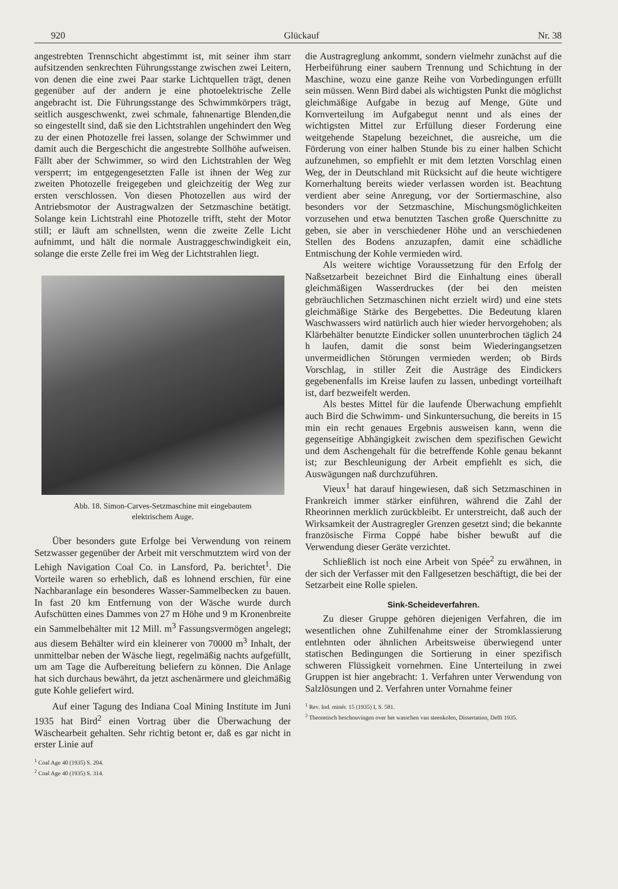920 Glückauf Nr. 38
angestrebten Trennschicht abgestimmt ist, mit seiner ihm starr aufsitzenden senkrechten Führungsstange zwischen zwei Leitern, von denen die eine zwei Paar starke Lichtquellen trägt, denen gegenüber auf der andern je eine photoelektrische Zelle angebracht ist. Die Führungsstange des Schwimmkörpers trägt, seitlich ausgeschwenkt, zwei schmale, fahnenartige Blenden,die so eingestellt sind, daß sie den Lichtstrahlen ungehindert den Weg zu der einen Photozelle frei lassen, solange der Schwimmer und damit auch die Bergeschicht die angestrebte Sollhöhe aufweisen. Fällt aber der Schwimmer, so wird den Lichtstrahlen der Weg versperrt; im entgegengesetzten Falle ist ihnen der Weg zur zweiten Photozelle freigegeben und gleichzeitig der Weg zur ersten verschlossen. Von diesen Photozellen aus wird der Antriebsmotor der Austragwalzen der Setzmaschine betätigt. Solange kein Lichtstrahl eine Photozelle trifft, steht der Motor still; er läuft am schnellsten, wenn die zweite Zelle Licht aufnimmt, und hält die normale Austraggeschwindigkeit ein, solange die erste Zelle frei im Weg der Lichtstrahlen liegt.
Abb. 18. Simon-Carves-Setzmaschine mit eingebautem
elektrischem Auge.
Über besonders gute Erfolge bei Verwendung von reinem Setzwasser gegenüber der Arbeit mit verschmutztem wird von der Lehigh Navigation Coal Co. in Lansford, Pa. berichtet<sup>1</sup>. Die Vorteile waren so erheblich, daß es lohnend erschien, für eine Nachbaranlage ein besonderes Wasser-Sammelbecken zu bauen. In fast 20 km Entfernung von der Wäsche wurde durch Aufschütten eines Dammes von 27 m Höhe und 9 m Kronenbreite ein Sammelbehälter mit 12 Mill. m<sup>3</sup> Fassungsvermögen angelegt; aus diesem Behälter wird ein kleinerer von 70000 m<sup>3</sup> Inhalt, der unmittelbar neben der Wäsche liegt, regelmäßig nachts aufgefüllt, um am Tage die Aufbereitung beliefern zu können. Die Anlage hat sich durchaus bewährt, da jetzt aschenärmere und gleichmäßig gute Kohle geliefert wird.
Auf einer Tagung des Indiana Coal Mining Institute im Juni 1935 hat Bird<sup>2</sup> einen Vortrag über die Überwachung der Wäschearbeit gehalten. Sehr richtig betont er, daß es gar nicht in erster Linie auf
<sup>1</sup> Coal Age 40 (1935) S. 204.
<sup>2</sup> Coal Age 40 (1935) S. 314.
die Austragreglung ankommt, sondern vielmehr zunächst auf die Herbeiführung einer saubern Trennung und Schichtung in der Maschine, wozu eine ganze Reihe von Vorbedingungen erfüllt sein müssen. Wenn Bird dabei als wichtigsten Punkt die möglichst gleichmäßige Aufgabe in bezug auf Menge, Güte und Kornverteilung im Aufgabegut nennt und als eines der wichtigsten Mittel zur Erfüllung dieser Forderung eine weitgehende Stapelung bezeichnet, die ausreiche, um die Förderung von einer halben Stunde bis zu einer halben Schicht aufzunehmen, so empfiehlt er mit dem letzten Vorschlag einen Weg, der in Deutschland mit Rücksicht auf die heute wichtigere Kornerhaltung bereits wieder verlassen worden ist. Beachtung verdient aber seine Anregung, vor der Sortiermaschine, also besonders vor der Setzmaschine, Mischungsmöglichkeiten vorzusehen und etwa benutzten Taschen große Querschnitte zu geben, sie aber in verschiedener Höhe und an verschiedenen Stellen des Bodens anzuzapfen, damit eine schädliche Entmischung der Kohle vermieden wird.
Als weitere wichtige Voraussetzung für den Erfolg der Naßsetzarbeit bezeichnet Bird die Einhaltung eines überall gleichmäßigen Wasserdruckes (der bei den meisten gebräuchlichen Setzmaschinen nicht erzielt wird) und eine stets gleichmäßige Stärke des Bergebettes. Die Bedeutung klaren Waschwassers wird natürlich auch hier wieder hervorgehoben; als Klärbehälter benutzte Eindicker sollen ununterbrochen täglich 24 h laufen, damit die sonst beim Wiederingangsetzen unvermeidlichen Störungen vermieden werden; ob Birds Vorschlag, in stiller Zeit die Austräge des Eindickers gegebenenfalls im Kreise laufen zu lassen, unbedingt vorteilhaft ist, darf bezweifelt werden.
Als bestes Mittel für die laufende Überwachung empfiehlt auch Bird die Schwimm- und Sinkuntersuchung, die bereits in 15 min ein recht genaues Ergebnis ausweisen kann, wenn die gegenseitige Abhängigkeit zwischen dem spezifischen Gewicht und dem Aschengehalt für die betreffende Kohle genau bekannt ist; zur Beschleunigung der Arbeit empfiehlt es sich, die Auswägungen naß durchzuführen.
Vieux<sup>1</sup> hat darauf hingewiesen, daß sich Setzmaschinen in Frankreich immer stärker einführen, während die Zahl der Rheorinnen merklich zurückbleibt. Er unterstreicht, daß auch der Wirksamkeit der Austragregler Grenzen gesetzt sind; die bekannte französische Firma Coppé habe bisher bewußt auf die Verwendung dieser Geräte verzichtet.
Schließlich ist noch eine Arbeit von Spée<sup>2</sup> zu erwähnen, in der sich der Verfasser mit den Fallgesetzen beschäftigt, die bei der Setzarbeit eine Rolle spielen.
Sink-Scheideverfahren.
Zu dieser Gruppe gehören diejenigen Verfahren, die im wesentlichen ohne Zuhilfenahme einer der Stromklassierung entlehnten oder ähnlichen Arbeitsweise überwiegend unter statischen Bedingungen die Sortierung in einer spezifisch schweren Flüssigkeit vornehmen. Eine Unterteilung in zwei Gruppen ist hier angebracht: 1. Verfahren unter Verwendung von Salzlösungen und 2. Verfahren unter Vornahme feiner
<sup>1</sup> Rev. Ind. minér. 15 (1935) I, S. 581.
<sup>2</sup> Theoretisch beschouvingen over het wasschen van steenkolen, Dissertation, Delft 1935.